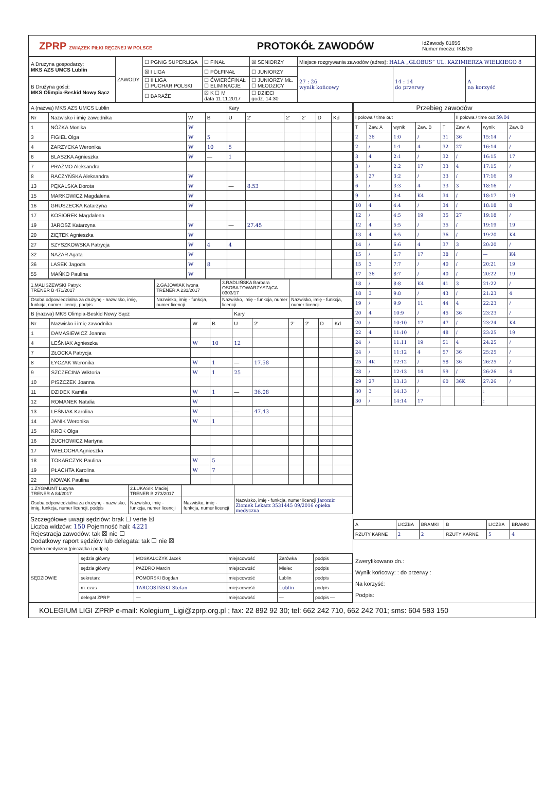ZPRP ZWIĄZEK PIŁKI RĘCZNEJ W POLSCE
PROTOKÓŁ ZAWODÓW
IdZawody 81656
Numer meczu: IKB/30
| A Drużyna gospodarzy: MKS AZS UMCS Lublin | ZAWODY | ☐ PGNiG SUPERLIGA | ☐ FINAŁ | ☒ SENIORZY | Miejsce rozgrywania zawodów (adres): HALA „GLOBUS” UL. KAZIMIERZA WIELKIEGO 8 | | |
| | | ☒ I LIGA | ☐ PÓŁFINAŁ | ☐ JUNIORZY | 27 : 26 wynik końcowy | 14 : 14 do przerwy | A na korzyść |
| B Drużyna gości: MKS Olimpia-Beskid Nowy Sącz | | ☐ II LIGA ☐ PUCHAR POLSKI | ☐ ĆWIERĆFINAŁ ☐ ELIMINACJE | ☐ JUNIORZY MŁ. ☐ MŁODZICY | | | |
| | | ☐ BARAŻE | ☒ K ☐ M data 11.11.2017 | ☐ DZIECI godz. 14:30 | | | |
| A (nazwa) MKS AZS UMCS Lublin | | | | Kary | | | | | |
| Nr | Nazwisko i imię zawodnika | W | B | U | 2' | 2' | 2' | D | Kd |
| 1 | NÓŻKA Monika | W | | | | | | | |
| 3 | FIGIEL Olga | W | 5 | | | | | | |
| 4 | ZARZYCKA Weronika | W | 10 | 5 | | | | | |
| 6 | BLASZKA Agnieszka | W | — | 1 | | | | | |
| 7 | PRAŻMO Aleksandra | | | | | | | | |
| 8 | RACZYŃSKA Aleksandra | W | | | | | | | |
| 13 | PĘKALSKA Dorota | W | | — | 8.53 | | | | |
| 15 | MARKOWICZ Magdalena | W | | | | | | | |
| 16 | GRUSZECKA Katarzyna | W | | | | | | | |
| 17 | KOSIOREK Magdalena | | | | | | | | |
| 19 | JAROSZ Katarzyna | W | | — | 27.45 | | | | |
| 20 | ZIĘTEK Agnieszka | W | | | | | | | |
| 27 | SZYSZKOWSKA Patrycja | W | 4 | 4 | | | | | |
| 32 | NAZAR Agata | W | | | | | | | |
| 36 | LASEK Jagoda | W | 8 | | | | | | |
| 55 | MAŃKO Paulina | W | | | | | | | |
| 1.MALISZEWSKI Patryk TRENER B 471/2017 | 2.GAJOWIAK Iwona TRENER A 231/2017 | 3.RADLIŃSKA Barbara OSOBA TOWARZYSZĄCA 0303/17 | |
| Osoba odpowiedzialna za drużynę - nazwisko, imię, funkcja, numer licencji, podpis | Nazwisko, imię - funkcja, numer licencji | Nazwisko, imię - funkcja, numer licencji | Nazwisko, imię - funkcja, numer licencji |
| B (nazwa) MKS Olimpia-Beskid Nowy Sącz | | | | Kary | | | | | |
| Nr | Nazwisko i imię zawodnika | W | B | U | 2' | 2' | 2' | D | Kd |
| 1 | DAMASIEWICZ Joanna | | | | | | | | |
| 4 | LEŚNIAK Agnieszka | W | 10 | 12 | | | | | |
| 7 | ZŁOCKA Patrycja | | | | | | | | |
| 8 | ŁYCZAK Weronika | W | 1 | — | 17.58 | | | | |
| 9 | SZCZECINA Wiktoria | W | 1 | 25 | | | | | |
| 10 | PISZCZEK Joanna | | | | | | | | |
| 11 | DZIDEK Kamila | W | 1 | — | 36.08 | | | | |
| 12 | ROMANEK Natalia | W | | | | | | | |
| 13 | LEŚNIAK Karolina | W | | — | 47.43 | | | | |
| 14 | JANIK Weronika | W | 1 | | | | | | |
| 15 | KROK Olga | | | | | | | | |
| 16 | ŻUCHOWICZ Martyna | | | | | | | | |
| 17 | WIELOCHA Agnieszka | | | | | | | | |
| 18 | TOKARCZYK Paulina | W | 5 | | | | | | |
| 19 | PŁACHTA Karolina | W | 7 | | | | | | |
| 22 | NOWAK Paulina | | | | | | | | |
| 1.ZYGMUNT Lucyna TRENER A 84/2017 | 2.ŁUKASIK Maciej TRENER B 273/2017 | | |
| Osoba odpowiedzialna za drużynę - nazwisko, imię, funkcja, numer licencji, podpis | Nazwisko, imię - funkcja, numer licencji | Nazwisko, imię - funkcja, numer licencji | Nazwisko, imię - funkcja, numer licencji Jaromir Ziomek Lekarz 3531445 09/2016 opieka medyczna |
Szczegółowe uwagi sędziów: brak ☐ verte ☒
Liczba widzów: 150 Pojemność hali: 4221
Rejestracja zawodów: tak ☒ nie ☐
Dodatkowy raport sędziów lub delegata: tak ☐ nie ☒
Opieka medyczna (pieczątka i podpis)
| Przebieg zawodów | | | | | | | |
| I połowa / time out | | | | | II połowa / time out 59:04 | | |
| T | Zaw. A | wynik | Zaw. B | T | Zaw. A | wynik | Zaw. B |
| 2 | 36 | 1:0 | / | 31 | 36 | 15:14 | / |
| 2 | / | 1:1 | 4 | 32 | 27 | 16:14 | / |
| 3 | 4 | 2:1 | / | 32 | / | 16:15 | 17 |
| 3 | / | 2:2 | 17 | 33 | 4 | 17:15 | / |
| 5 | 27 | 3:2 | / | 33 | / | 17:16 | 9 |
| 6 | / | 3:3 | 4 | 33 | 3 | 18:16 | / |
| 9 | / | 3:4 | K4 | 34 | / | 18:17 | 19 |
| 10 | 4 | 4:4 | / | 34 | / | 18:18 | 8 |
| 12 | / | 4:5 | 19 | 35 | 27 | 19:18 | / |
| 12 | 4 | 5:5 | / | 35 | / | 19:19 | 19 |
| 13 | 4 | 6:5 | / | 36 | / | 19:20 | K4 |
| 14 | / | 6:6 | 4 | 37 | 3 | 20:20 | / |
| 15 | / | 6:7 | 17 | 38 | / | — | K4 |
| 15 | 3 | 7:7 | / | 40 | / | 20:21 | 19 |
| 17 | 36 | 8:7 | / | 40 | / | 20:22 | 19 |
| 18 | / | 8:8 | K4 | 41 | 3 | 21:22 | / |
| 18 | 3 | 9:8 | / | 43 | / | 21:23 | 4 |
| 19 | / | 9:9 | 11 | 44 | 4 | 22:23 | / |
| 20 | 4 | 10:9 | / | 45 | 36 | 23:23 | / |
| 20 | / | 10:10 | 17 | 47 | / | 23:24 | K4 |
| 22 | 4 | 11:10 | / | 48 | / | 23:25 | 19 |
| 24 | / | 11:11 | 19 | 51 | 4 | 24:25 | / |
| 24 | / | 11:12 | 4 | 57 | 36 | 25:25 | / |
| 25 | 4K | 12:12 | / | 58 | 36 | 26:25 | / |
| 28 | / | 12:13 | 14 | 59 | / | 26:26 | 4 |
| 29 | 27 | 13:13 | / | 60 | 36K | 27:26 | / |
| 30 | 3 | 14:13 | / | | | : | |
| 30 | / | 14:14 | 17 | | | : | |
| A | LICZBA | BRAMKI | B | LICZBA | BRAMKI |
| RZUTY KARNE | 2 | 2 | RZUTY KARNE | 5 | 4 |
| SĘDZIOWIE | sędzia główny | MOSKALCZYK Jacek | miejscowość | Żarówka | podpis |
| | sędzia główny | PAZDRO Marcin | miejscowość | Mielec | podpis |
| | sekretarz | POMORSKI Bogdan | miejscowość | Lublin | podpis |
| | m. czas | TARGOSIŃSKI Stefan | miejscowość | Lublin | podpis |
| | delegat ZPRP | — | miejscowość | — | podpis — |
Zweryfikowano dn.:
Wynik końcowy: : do przerwy :
Na korzyść:
Podpis:
KOLEGIUM LIGI ZPRP e-mail: Kolegium_Ligi@zprp.org.pl ; fax: 22 892 92 30; tel: 662 242 710, 662 242 701; sms: 604 583 150